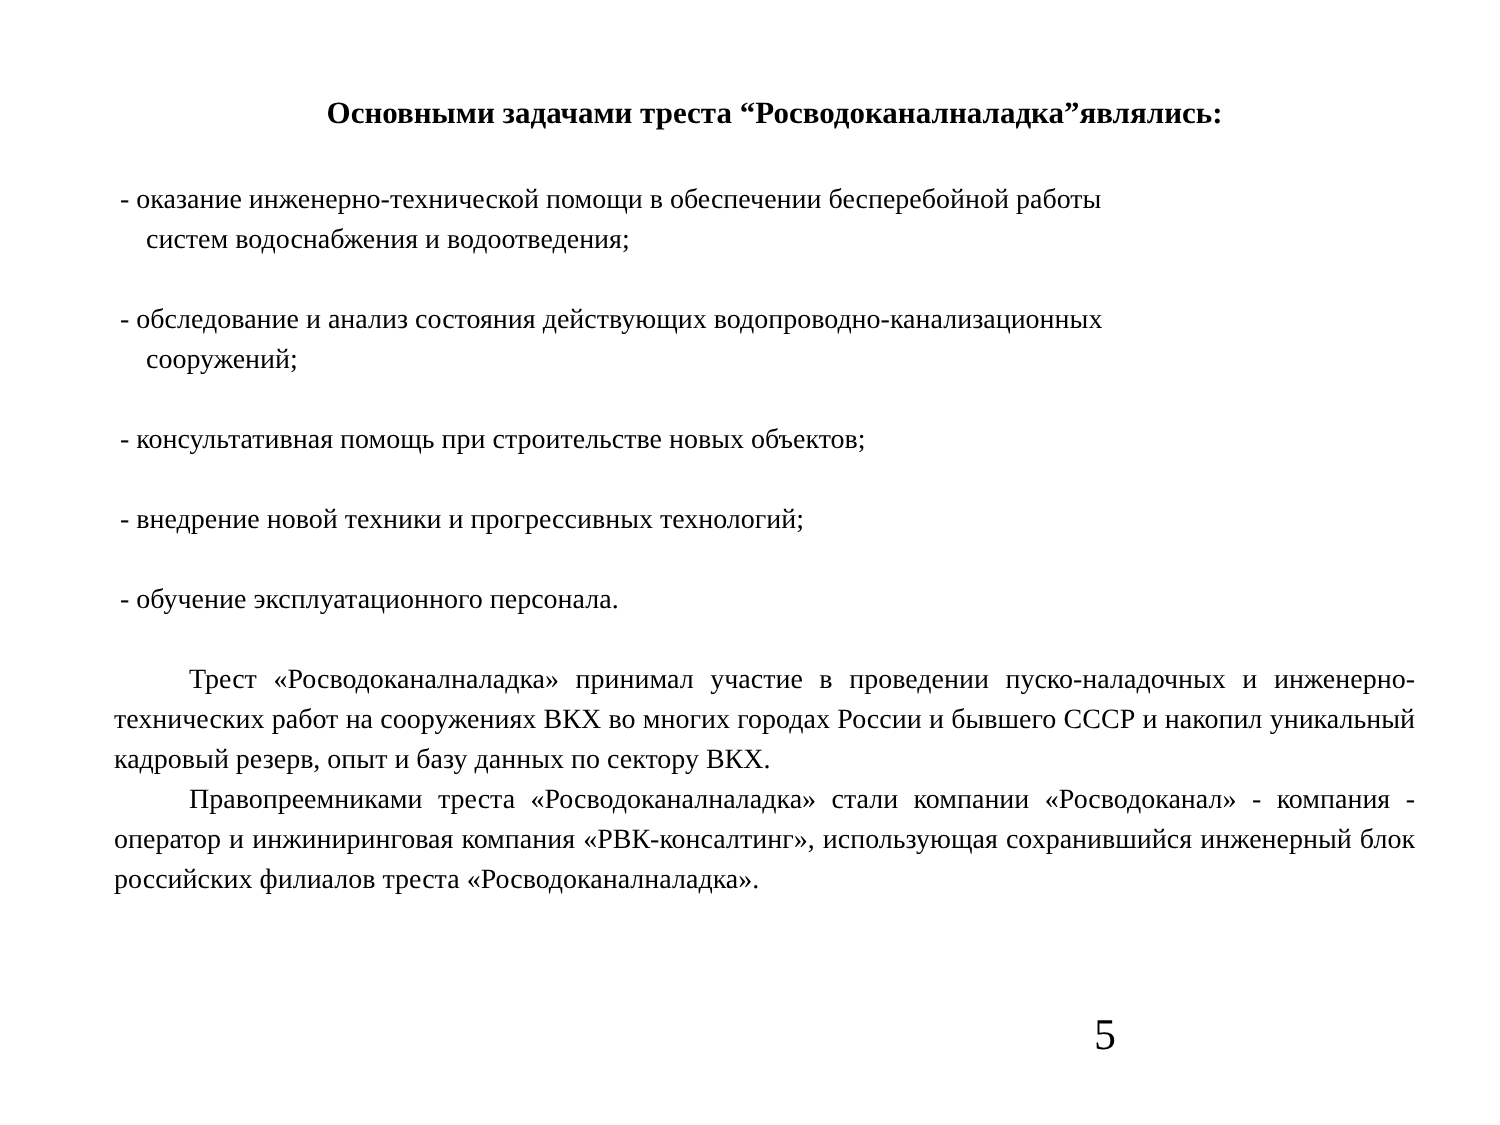Основными задачами треста “Росводоканалналадка”являлись:
- оказание инженерно-технической помощи в обеспечении бесперебойной работы
систем водоснабжения и водоотведения;
- обследование и анализ состояния действующих водопроводно-канализационных
сооружений;
- консультативная помощь при строительстве новых объектов;
- внедрение новой техники и прогрессивных технологий;
- обучение эксплуатационного персонала.
Трест «Росводоканалналадка» принимал участие в проведении пуско-наладочных и инженерно-технических работ на сооружениях ВКХ во многих городах России и бывшего СССР и накопил уникальный кадровый резерв, опыт и базу данных по сектору ВКХ.
Правопреемниками треста «Росводоканалналадка» стали компании «Росводоканал» - компания - оператор и инжиниринговая компания «РВК-консалтинг», использующая сохранившийся инженерный блок российских филиалов треста «Росводоканалналадка».
5